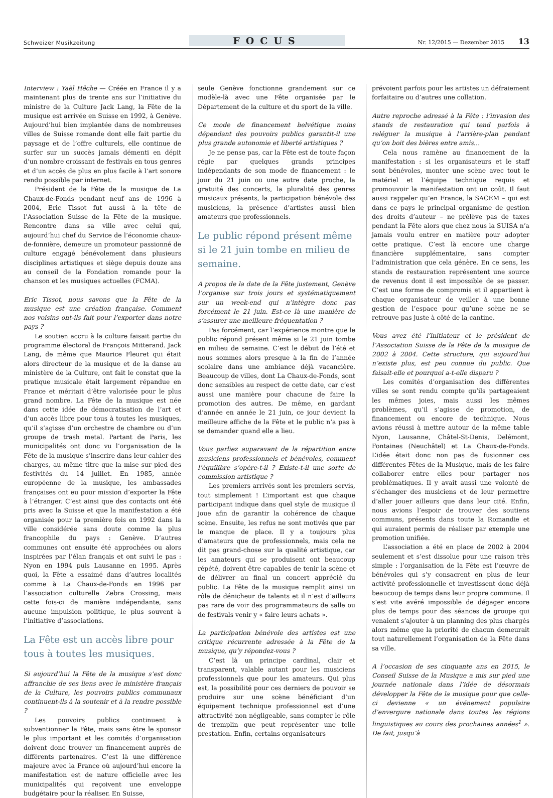Schweizer Musikzeitung
FOCUS
Nr. 12/2015 — Dezember 2015 13
Interview : Yaël Hêche — Créée en France il y a maintenant plus de trente ans sur l’initiative du ministre de la Culture Jack Lang, la Fête de la musique est arrivée en Suisse en 1992, à Genève. Aujourd’hui bien implantée dans de nombreuses villes de Suisse romande dont elle fait partie du paysage et de l’offre culturels, elle continue de surfer sur un succès jamais démenti en dépit d’un nombre croissant de festivals en tous genres et d’un accès de plus en plus facile à l’art sonore rendu possible par internet.
Président de la Fête de la musique de La Chaux-de-Fonds pendant neuf ans de 1996 à 2004, Eric Tissot fut aussi à la tête de l’Association Suisse de la Fête de la musique. Rencontre dans sa ville avec celui qui, aujourd’hui chef du Service de l’économie chaux-de-fonnière, demeure un promoteur passionné de culture engagé bénévolement dans plusieurs disciplines artistiques et siège depuis douze ans au conseil de la Fondation romande pour la chanson et les musiques actuelles (FCMA).
Eric Tissot, nous savons que la Fête de la musique est une création française. Comment nos voisins ont-ils fait pour l’exporter dans notre pays ?
Le soutien accru à la culture faisait partie du programme électoral de François Mitterand. Jack Lang, de même que Maurice Fleuret qui était alors directeur de la musique et de la danse au ministère de la Culture, ont fait le constat que la pratique musicale était largement répandue en France et méritait d’être valorisée pour le plus grand nombre. La Fête de la musique est née dans cette idée de démocratisation de l’art et d’un accès libre pour tous à toutes les musiques, qu’il s’agisse d’un orchestre de chambre ou d’un groupe de trash metal. Partant de Paris, les municipalités ont donc vu l’organisation de la Fête de la musique s’inscrire dans leur cahier des charges, au même titre que la mise sur pied des festivités du 14 juillet. En 1985, année européenne de la musique, les ambassades françaises ont eu pour mission d’exporter la Fête à l’étranger. C’est ainsi que des contacts ont été pris avec la Suisse et que la manifestation a été organisée pour la première fois en 1992 dans la ville considérée sans doute comme la plus francophile du pays : Genève. D’autres communes ont ensuite été approchées ou alors inspirées par l’élan français et ont suivi le pas : Nyon en 1994 puis Lausanne en 1995. Après quoi, la Fête a essaimé dans d’autres localités comme à La Chaux-de-Fonds en 1996 par l’association culturelle Zebra Crossing, mais cette fois-ci de manière indépendante, sans aucune impulsion politique, le plus souvent à l’initiative d’associations.
La Fête est un accès libre pour tous à toutes les musiques.
Si aujourd’hui la Fête de la musique s’est donc affranchie de ses liens avec le ministère français de la Culture, les pouvoirs publics communaux continuent-ils à la soutenir et à la rendre possible ?
Les pouvoirs publics continuent à subventionner la Fête, mais sans être le sponsor le plus important et les comités d’organisation doivent donc trouver un financement auprès de différents partenaires. C’est là une différence majeure avec la France où aujourd’hui encore la manifestation est de nature officielle avec les municipalités qui reçoivent une enveloppe budgétaire pour la réaliser. En Suisse,
seule Genève fonctionne grandement sur ce modèle-là avec une Fête organisée par le Département de la culture et du sport de la ville.
Ce mode de financement helvétique moins dépendant des pouvoirs publics garantit-il une plus grande autonomie et liberté artistiques ?
Je ne pense pas, car la Fête est de toute façon régie par quelques grands principes indépendants de son mode de financement : le jour du 21 juin ou une autre date proche, la gratuité des concerts, la pluralité des genres musicaux présents, la participation bénévole des musiciens, la présence d’artistes aussi bien amateurs que professionnels.
Le public répond présent même si le 21 juin tombe en milieu de semaine.
A propos de la date de la Fête justement, Genève l’organise sur trois jours et systématiquement sur un week-end qui n’intègre donc pas forcément le 21 juin. Est-ce là une manière de s’assurer une meilleure fréquentation ?
Pas forcément, car l’expérience montre que le public répond présent même si le 21 juin tombe en milieu de semaine. C’est le début de l’été et nous sommes alors presque à la fin de l’année scolaire dans une ambiance déjà vacancière. Beaucoup de villes, dont La Chaux-de-Fonds, sont donc sensibles au respect de cette date, car c’est aussi une manière pour chacune de faire la promotion des autres. De même, en gardant d’année en année le 21 juin, ce jour devient la meilleure affiche de la Fête et le public n’a pas à se demander quand elle a lieu.
Vous parliez auparavant de la répartition entre musiciens professionnels et bénévoles, comment l’équilibre s’opère-t-il ? Existe-t-il une sorte de commission artistique ?
Les premiers arrivés sont les premiers servis, tout simplement ! L’important est que chaque participant indique dans quel style de musique il joue afin de garantir la cohérence de chaque scène. Ensuite, les refus ne sont motivés que par le manque de place. Il y a toujours plus d’amateurs que de professionnels, mais cela ne dit pas grand-chose sur la qualité artistique, car les amateurs qui se produisent ont beaucoup répété, doivent être capables de tenir la scène et de délivrer au final un concert apprécié du public. La Fête de la musique remplit ainsi un rôle de dénicheur de talents et il n’est d’ailleurs pas rare de voir des programmateurs de salle ou de festivals venir y « faire leurs achats ».
La participation bénévole des artistes est une critique récurrente adressée à la Fête de la musique, qu’y répondez-vous ?
C’est là un principe cardinal, clair et transparent, valable autant pour les musiciens professionnels que pour les amateurs. Qui plus est, la possibilité pour ces derniers de pouvoir se produire sur une scène bénéficiant d’un équipement technique professionnel est d’une attractivité non négligeable, sans compter le rôle de tremplin que peut représenter une telle prestation. Enfin, certains organisateurs
prévoient parfois pour les artistes un défraiement forfaitaire ou d’autres une collation.
Autre reproche adressé à la Fête : l’invasion des stands de restauration qui tend parfois à reléguer la musique à l’arrière-plan pendant qu’on boit des bières entre amis…
Cela nous ramène au financement de la manifestation : si les organisateurs et le staff sont bénévoles, monter une scène avec tout le matériel et l’équipe technique requis et promouvoir la manifestation ont un coût. Il faut aussi rappeler qu’en France, la SACEM – qui est dans ce pays le principal organisme de gestion des droits d’auteur – ne prélève pas de taxes pendant la Fête alors que chez nous la SUISA n’a jamais voulu entrer en matière pour adopter cette pratique. C’est là encore une charge financière supplémentaire, sans compter l’administration que cela génère. En ce sens, les stands de restauration représentent une source de revenus dont il est impossible de se passer. C’est une forme de compromis et il appartient à chaque organisateur de veiller à une bonne gestion de l’espace pour qu’une scène ne se retrouve pas juste à côté de la cantine.
Vous avez été l’initiateur et le président de l’Association Suisse de la Fête de la musique de 2002 à 2004. Cette structure, qui aujourd’hui n’existe plus, est peu connue du public. Que faisait-elle et pourquoi a-t-elle disparu ?
Les comités d’organisation des différentes villes se sont rendu compte qu’ils partageaient les mêmes joies, mais aussi les mêmes problèmes, qu’il s’agisse de promotion, de financement ou encore de technique. Nous avions réussi à mettre autour de la même table Nyon, Lausanne, Châtel-St-Denis, Delémont, Fontaines (Neuchâtel) et La Chaux-de-Fonds. L’idée était donc non pas de fusionner ces différentes Fêtes de la Musique, mais de les faire collaborer entre elles pour partager nos problématiques. Il y avait aussi une volonté de s’échanger des musiciens et de leur permettre d’aller jouer ailleurs que dans leur cité. Enfin, nous avions l’espoir de trouver des soutiens communs, présents dans toute la Romandie et qui auraient permis de réaliser par exemple une promotion unifiée.
L’association a été en place de 2002 à 2004 seulement et s’est dissolue pour une raison très simple : l’organisation de la Fête est l’œuvre de bénévoles qui s’y consacrent en plus de leur activité professionnelle et investissent donc déjà beaucoup de temps dans leur propre commune. Il s’est vite avéré impossible de dégager encore plus de temps pour des séances de groupe qui venaient s’ajouter à un planning des plus chargés alors même que la priorité de chacun demeurait tout naturellement l’organisation de la Fête dans sa ville.
A l’occasion de ses cinquante ans en 2015, le Conseil Suisse de la Musique a mis sur pied une journée nationale dans l’idée de désormais développer la Fête de la musique pour que celle-ci devienne « un événement populaire d’envergure nationale dans toutes les régions linguistiques au cours des prochaines années<sup>1</sup> ». De fait, jusqu’à